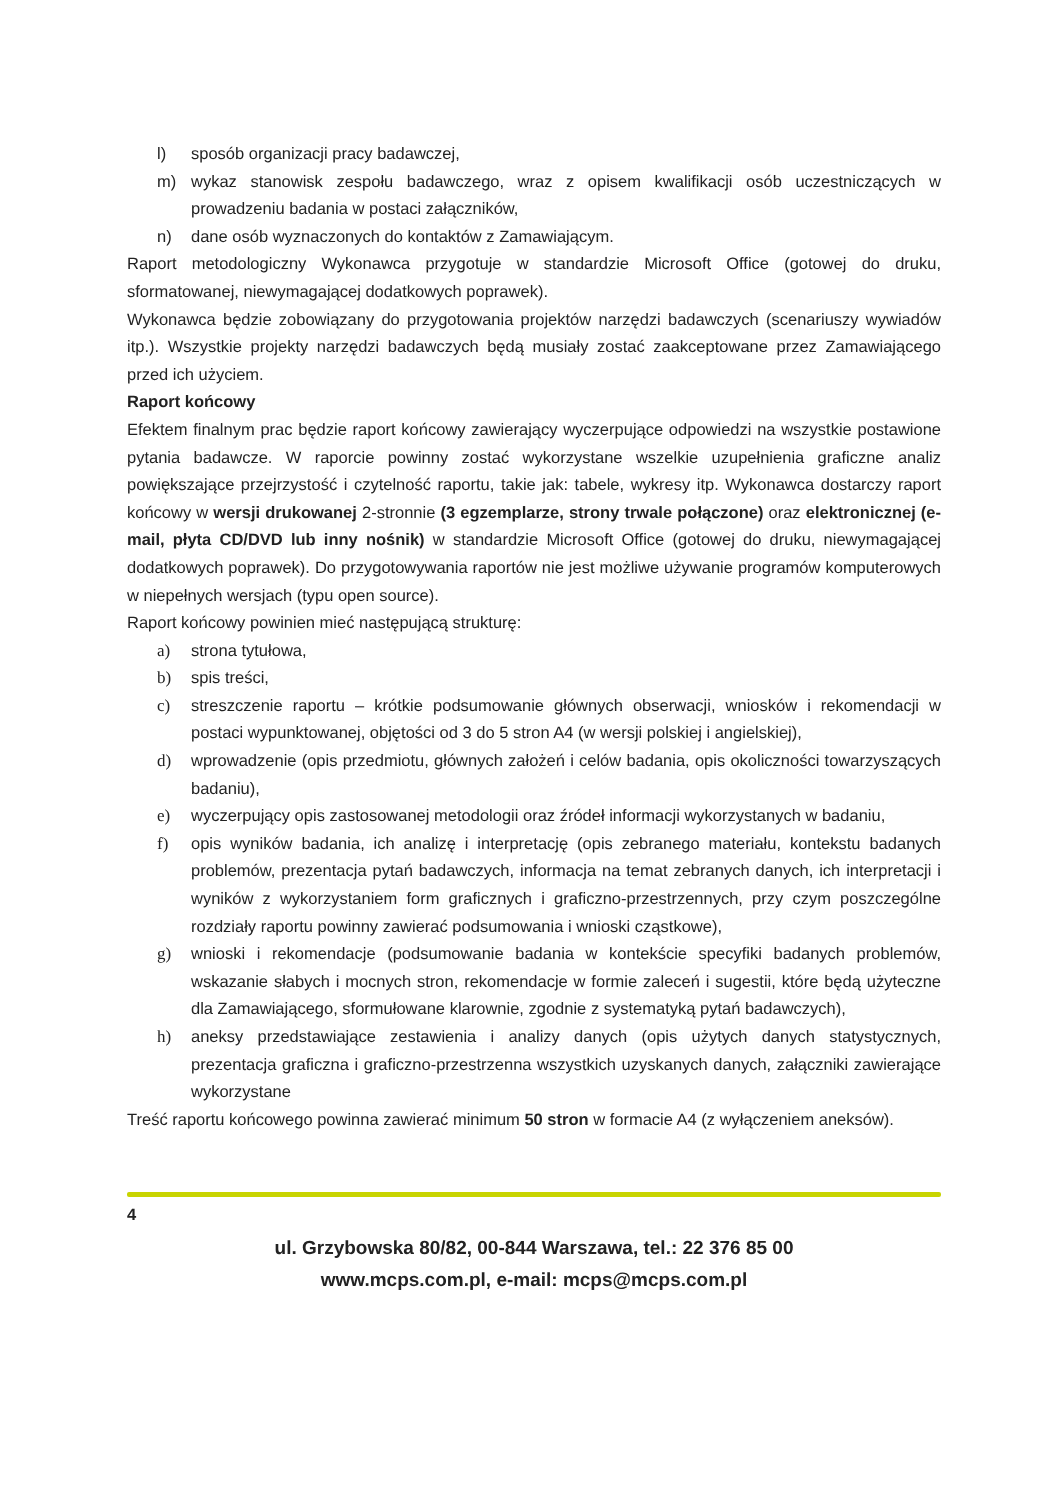l) sposób organizacji pracy badawczej,
m) wykaz stanowisk zespołu badawczego, wraz z opisem kwalifikacji osób uczestniczących w prowadzeniu badania w postaci załączników,
n) dane osób wyznaczonych do kontaktów z Zamawiającym.
Raport metodologiczny Wykonawca przygotuje w standardzie Microsoft Office (gotowej do druku, sformatowanej, niewymagającej dodatkowych poprawek).
Wykonawca będzie zobowiązany do przygotowania projektów narzędzi badawczych (scenariuszy wywiadów itp.). Wszystkie projekty narzędzi badawczych będą musiały zostać zaakceptowane przez Zamawiającego przed ich użyciem.
Raport końcowy
Efektem finalnym prac będzie raport końcowy zawierający wyczerpujące odpowiedzi na wszystkie postawione pytania badawcze. W raporcie powinny zostać wykorzystane wszelkie uzupełnienia graficzne analiz powiększające przejrzystość i czytelność raportu, takie jak: tabele, wykresy itp. Wykonawca dostarczy raport końcowy w wersji drukowanej 2-stronnie (3 egzemplarze, strony trwale połączone) oraz elektronicznej (e-mail, płyta CD/DVD lub inny nośnik) w standardzie Microsoft Office (gotowej do druku, niewymagającej dodatkowych poprawek). Do przygotowywania raportów nie jest możliwe używanie programów komputerowych w niepełnych wersjach (typu open source).
Raport końcowy powinien mieć następującą strukturę:
a) strona tytułowa,
b) spis treści,
c) streszczenie raportu – krótkie podsumowanie głównych obserwacji, wniosków i rekomendacji w postaci wypunktowanej, objętości od 3 do 5 stron A4 (w wersji polskiej i angielskiej),
d) wprowadzenie (opis przedmiotu, głównych założeń i celów badania, opis okoliczności towarzyszących badaniu),
e) wyczerpujący opis zastosowanej metodologii oraz źródeł informacji wykorzystanych w badaniu,
f) opis wyników badania, ich analizę i interpretację (opis zebranego materiału, kontekstu badanych problemów, prezentacja pytań badawczych, informacja na temat zebranych danych, ich interpretacji i wyników z wykorzystaniem form graficznych i graficzno-przestrzennych, przy czym poszczególne rozdziały raportu powinny zawierać podsumowania i wnioski cząstkowe),
g) wnioski i rekomendacje (podsumowanie badania w kontekście specyfiki badanych problemów, wskazanie słabych i mocnych stron, rekomendacje w formie zaleceń i sugestii, które będą użyteczne dla Zamawiającego, sformułowane klarownie, zgodnie z systematyką pytań badawczych),
h) aneksy przedstawiające zestawienia i analizy danych (opis użytych danych statystycznych, prezentacja graficzna i graficzno-przestrzenna wszystkich uzyskanych danych, załączniki zawierające wykorzystane
Treść raportu końcowego powinna zawierać minimum 50 stron w formacie A4 (z wyłączeniem aneksów).
4
ul. Grzybowska 80/82, 00-844 Warszawa, tel.: 22 376 85 00
www.mcps.com.pl, e-mail: mcps@mcps.com.pl